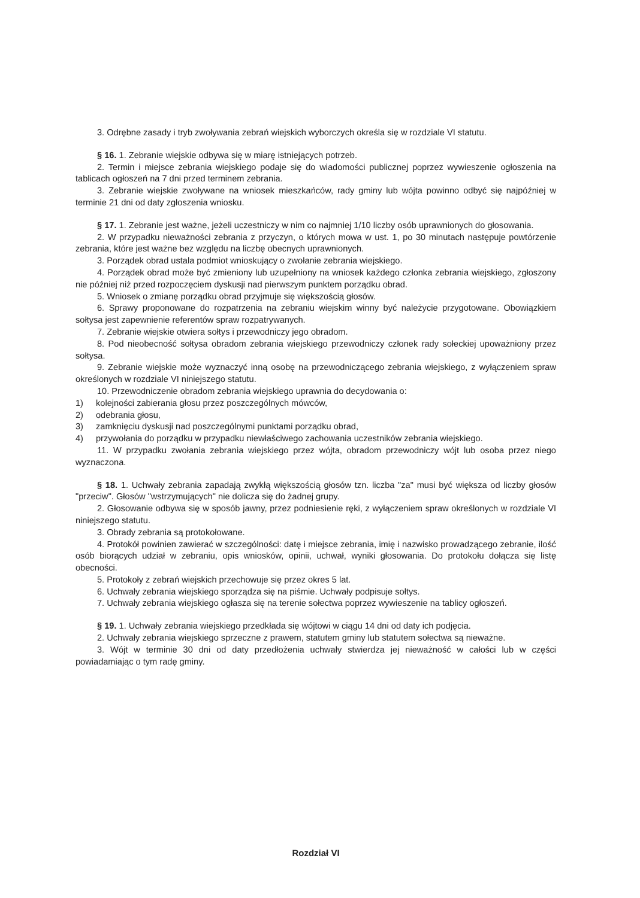3. Odrębne zasady i tryb zwoływania zebrań wiejskich wyborczych określa się w rozdziale VI statutu.
§ 16. 1. Zebranie wiejskie odbywa się w miarę istniejących potrzeb.
2. Termin i miejsce zebrania wiejskiego podaje się do wiadomości publicznej poprzez wywieszenie ogłoszenia na tablicach ogłoszeń na 7 dni przed terminem zebrania.
3. Zebranie wiejskie zwoływane na wniosek mieszkańców, rady gminy lub wójta powinno odbyć się najpóźniej w terminie 21 dni od daty zgłoszenia wniosku.
§ 17. 1. Zebranie jest ważne, jeżeli uczestniczy w nim co najmniej 1/10 liczby osób uprawnionych do głosowania.
2. W przypadku nieważności zebrania z przyczyn, o których mowa w ust. 1, po 30 minutach następuje powtórzenie zebrania, które jest ważne bez względu na liczbę obecnych uprawnionych.
3. Porządek obrad ustala podmiot wnioskujący o zwołanie zebrania wiejskiego.
4. Porządek obrad może być zmieniony lub uzupełniony na wniosek każdego członka zebrania wiejskiego, zgłoszony nie później niż przed rozpoczęciem dyskusji nad pierwszym punktem porządku obrad.
5. Wniosek o zmianę porządku obrad przyjmuje się większością głosów.
6. Sprawy proponowane do rozpatrzenia na zebraniu wiejskim winny być należycie przygotowane. Obowiązkiem sołtysa jest zapewnienie referentów spraw rozpatrywanych.
7. Zebranie wiejskie otwiera sołtys i przewodniczy jego obradom.
8. Pod nieobecność sołtysa obradom zebrania wiejskiego przewodniczy członek rady sołeckiej upoważniony przez sołtysa.
9. Zebranie wiejskie może wyznaczyć inną osobę na przewodniczącego zebrania wiejskiego, z wyłączeniem spraw określonych w rozdziale VI niniejszego statutu.
10. Przewodniczenie obradom zebrania wiejskiego uprawnia do decydowania o:
1) kolejności zabierania głosu przez poszczególnych mówców,
2) odebrania głosu,
3) zamknięciu dyskusji nad poszczególnymi punktami porządku obrad,
4) przywołania do porządku w przypadku niewłaściwego zachowania uczestników zebrania wiejskiego.
11. W przypadku zwołania zebrania wiejskiego przez wójta, obradom przewodniczy wójt lub osoba przez niego wyznaczona.
§ 18. 1. Uchwały zebrania zapadają zwykłą większością głosów tzn. liczba "za" musi być większa od liczby głosów "przeciw". Głosów "wstrzymujących" nie dolicza się do żadnej grupy.
2. Głosowanie odbywa się w sposób jawny, przez podniesienie ręki, z wyłączeniem spraw określonych w rozdziale VI niniejszego statutu.
3. Obrady zebrania są protokołowane.
4. Protokół powinien zawierać w szczególności: datę i miejsce zebrania, imię i nazwisko prowadzącego zebranie, ilość osób biorących udział w zebraniu, opis wniosków, opinii, uchwał, wyniki głosowania. Do protokołu dołącza się listę obecności.
5. Protokoły z zebrań wiejskich przechowuje się przez okres 5 lat.
6. Uchwały zebrania wiejskiego sporządza się na piśmie. Uchwały podpisuje sołtys.
7. Uchwały zebrania wiejskiego ogłasza się na terenie sołectwa poprzez wywieszenie na tablicy ogłoszeń.
§ 19. 1. Uchwały zebrania wiejskiego przedkłada się wójtowi w ciągu 14 dni od daty ich podjęcia.
2. Uchwały zebrania wiejskiego sprzeczne z prawem, statutem gminy lub statutem sołectwa są nieważne.
3. Wójt w terminie 30 dni od daty przedłożenia uchwały stwierdza jej nieważność w całości lub w części powiadamiając o tym radę gminy.
Rozdział VI